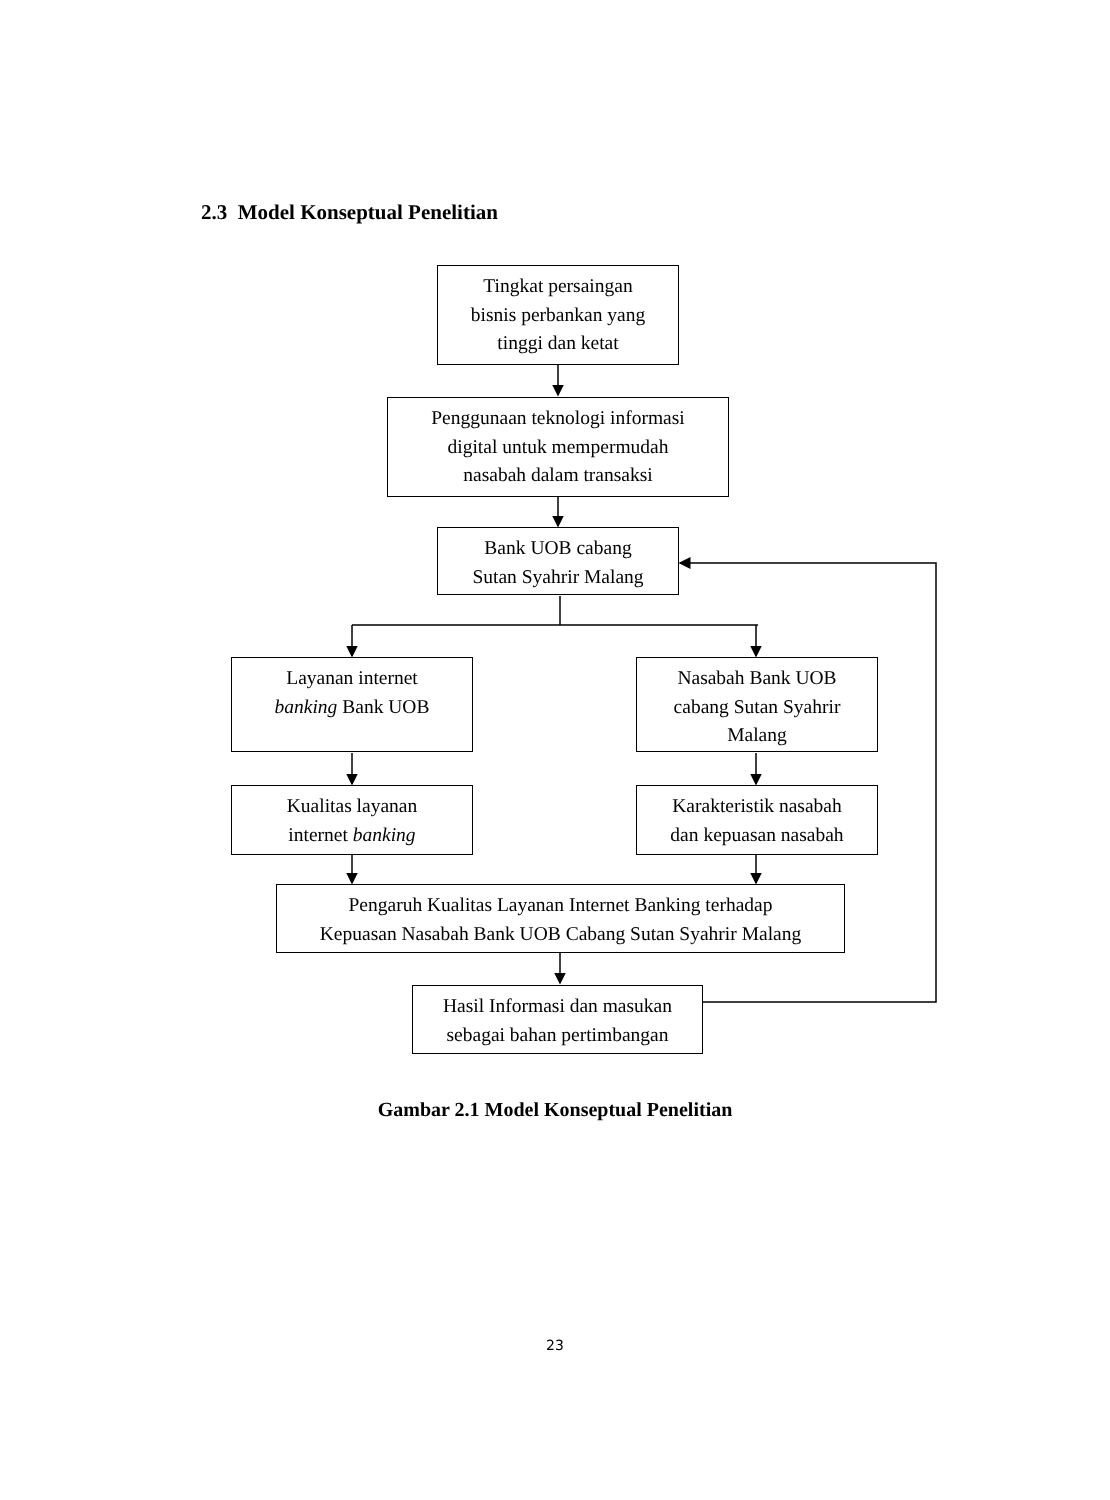2.3 Model Konseptual Penelitian
Tingkat persaingan
bisnis perbankan yang
tinggi dan ketat
Penggunaan teknologi informasi
digital untuk mempermudah
nasabah dalam transaksi
Bank UOB cabang
Sutan Syahrir Malang
Layanan internet
banking Bank UOB
Nasabah Bank UOB
cabang Sutan Syahrir
Malang
Kualitas layanan
internet banking
Karakteristik nasabah
dan kepuasan nasabah
Pengaruh Kualitas Layanan Internet Banking terhadap
Kepuasan Nasabah Bank UOB Cabang Sutan Syahrir Malang
Hasil Informasi dan masukan
sebagai bahan pertimbangan
Gambar 2.1 Model Konseptual Penelitian
23